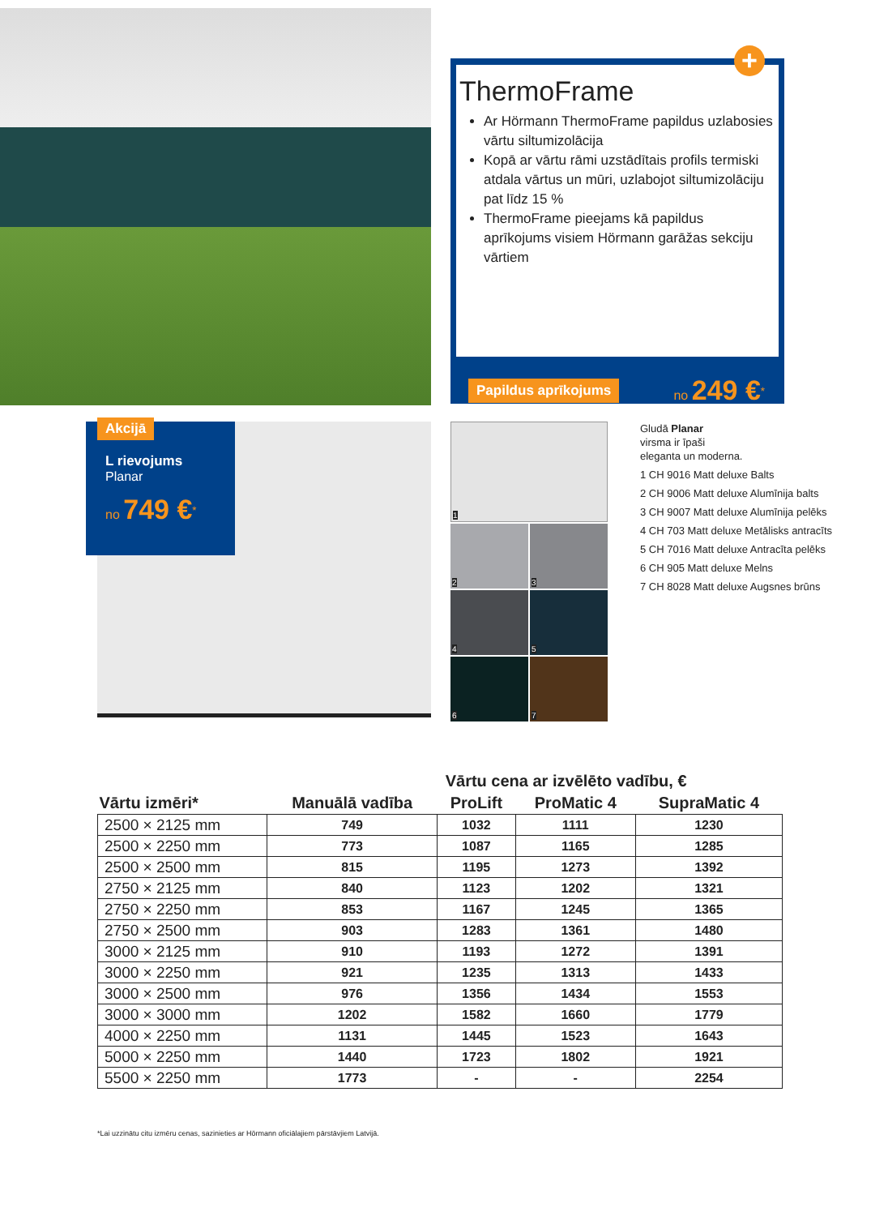+
ThermoFrame
Ar Hörmann ThermoFrame papildus uzlabosies vārtu siltumizolācija
Kopā ar vārtu rāmi uzstādītais profils termiski atdala vārtus un mūri, uzlabojot siltumizolāciju pat līdz 15 %
ThermoFrame pieejams kā papildus aprīkojums visiem Hörmann garāžas sekciju vārtiem
Papildus aprīkojums no 249 €<sup>*</sup>
Akcijā
L rievojums
Planar
no 749 €<sup>*</sup>
1
2
3
4
5
6
7
Gludā Planar
virsma ir īpaši
eleganta un moderna.
1 CH 9016 Matt deluxe Balts
2 CH 9006 Matt deluxe Alumīnija balts
3 CH 9007 Matt deluxe Alumīnija pelēks
4 CH 703 Matt deluxe Metālisks antracīts
5 CH 7016 Matt deluxe Antracīta pelēks
6 CH 905 Matt deluxe Melns
7 CH 8028 Matt deluxe Augsnes brūns
| | | Vārtu cena ar izvēlēto vadību, € | | |
| --- | --- | --- | --- | --- |
| Vārtu izmēri* | Manuālā vadība | ProLift | ProMatic 4 | SupraMatic 4 |
| 2500 × 2125 mm | 749 | 1032 | 1111 | 1230 |
| 2500 × 2250 mm | 773 | 1087 | 1165 | 1285 |
| 2500 × 2500 mm | 815 | 1195 | 1273 | 1392 |
| 2750 × 2125 mm | 840 | 1123 | 1202 | 1321 |
| 2750 × 2250 mm | 853 | 1167 | 1245 | 1365 |
| 2750 × 2500 mm | 903 | 1283 | 1361 | 1480 |
| 3000 × 2125 mm | 910 | 1193 | 1272 | 1391 |
| 3000 × 2250 mm | 921 | 1235 | 1313 | 1433 |
| 3000 × 2500 mm | 976 | 1356 | 1434 | 1553 |
| 3000 × 3000 mm | 1202 | 1582 | 1660 | 1779 |
| 4000 × 2250 mm | 1131 | 1445 | 1523 | 1643 |
| 5000 × 2250 mm | 1440 | 1723 | 1802 | 1921 |
| 5500 × 2250 mm | 1773 | - | - | 2254 |
*Lai uzzinātu citu izmēru cenas, sazinieties ar Hörmann oficiālajiem pārstāvjiem Latvijā.